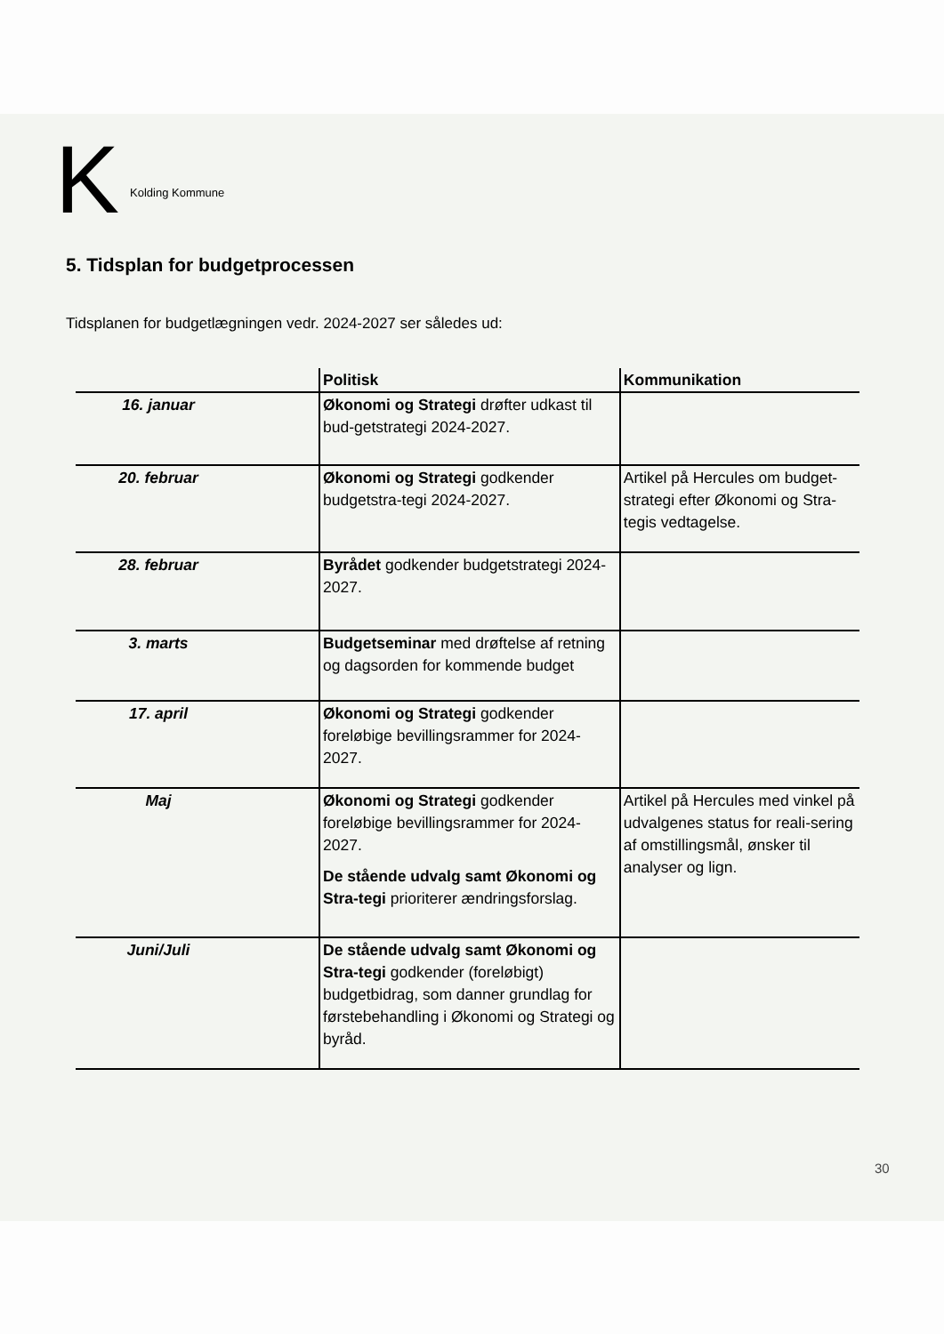K Kolding Kommune
5. Tidsplan for budgetprocessen
Tidsplanen for budgetlægningen vedr. 2024-2027 ser således ud:
| | Politisk | Kommunikation |
| --- | --- | --- |
| 16. januar | Økonomi og Strategi drøfter udkast til bud-getstrategi 2024-2027. | |
| 20. februar | Økonomi og Strategi godkender budgetstra-tegi 2024-2027. | Artikel på Hercules om budget-strategi efter Økonomi og Stra-tegis vedtagelse. |
| 28. februar | Byrådet godkender budgetstrategi 2024-2027. | |
| 3. marts | Budgetseminar med drøftelse af retning og dagsorden for kommende budget | |
| 17. april | Økonomi og Strategi godkender foreløbige bevillingsrammer for 2024-2027. | |
| Maj | Økonomi og Strategi godkender foreløbige bevillingsrammer for 2024-2027. De stående udvalg samt Økonomi og Stra-tegi prioriterer ændringsforslag. | Artikel på Hercules med vinkel på udvalgenes status for reali-sering af omstillingsmål, ønsker til analyser og lign. |
| Juni/Juli | De stående udvalg samt Økonomi og Stra-tegi godkender (foreløbigt) budgetbidrag, som danner grundlag for førstebehandling i Økonomi og Strategi og byråd. | |
30